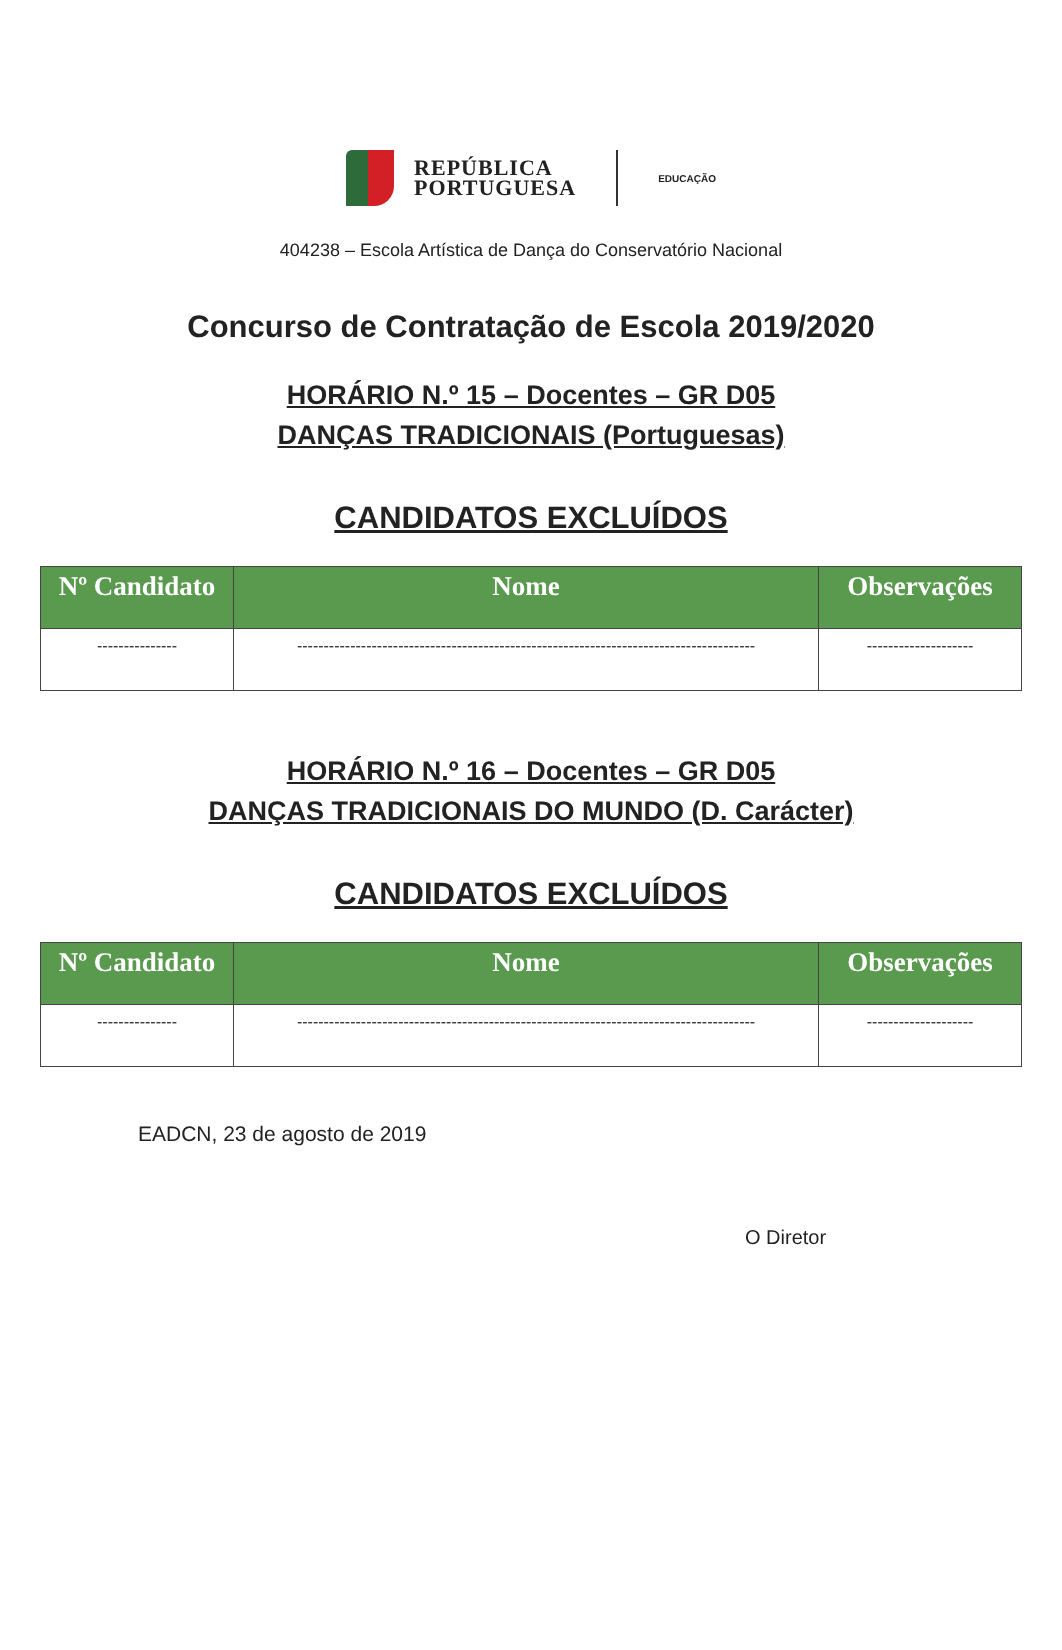REPÚBLICA
PORTUGUESA
EDUCAÇÃO
404238 – Escola Artística de Dança do Conservatório Nacional
Concurso de Contratação de Escola 2019/2020
HORÁRIO N.º 15 – Docentes – GR D05
DANÇAS TRADICIONAIS (Portuguesas)
CANDIDATOS EXCLUÍDOS
| Nº Candidato | Nome | Observações |
| --- | --- | --- |
| --------------- | -------------------------------------------------------------------------------------- | -------------------- |
HORÁRIO N.º 16 – Docentes – GR D05
DANÇAS TRADICIONAIS DO MUNDO (D. Carácter)
CANDIDATOS EXCLUÍDOS
| Nº Candidato | Nome | Observações |
| --- | --- | --- |
| --------------- | -------------------------------------------------------------------------------------- | -------------------- |
EADCN, 23 de agosto de 2019
O Diretor